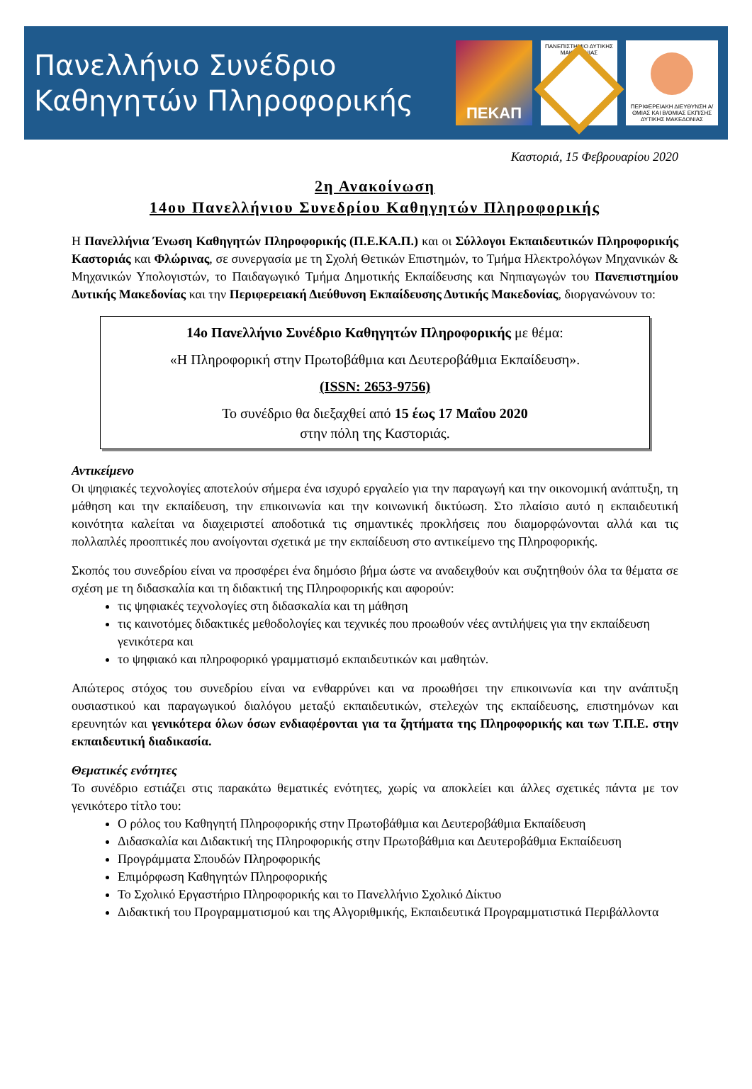Πανελλήνιο Συνέδριο
Καθηγητών Πληροφορικής
ΠΕΚΑΠ
ΠΑΝΕΠΙΣΤΗΜΙΟ ΔΥΤΙΚΗΣ ΜΑΚΕΔΟΝΙΑΣ
ΠΕΡΙΦΕΡΕΙΑΚΗ ΔΙΕΥΘΥΝΣΗ Α/ΘΜΙΑΣ ΚΑΙ Β/ΘΜΙΑΣ ΕΚΠ/ΣΗΣ ΔΥΤΙΚΗΣ ΜΑΚΕΔΟΝΙΑΣ
Καστοριά, 15 Φεβρουαρίου 2020
2η Ανακοίνωση
14ου Πανελλήνιου Συνεδρίου Καθηγητών Πληροφορικής
Η Πανελλήνια Ένωση Καθηγητών Πληροφορικής (Π.Ε.ΚΑ.Π.) και οι Σύλλογοι Εκπαιδευτικών Πληροφορικής Καστοριάς και Φλώρινας, σε συνεργασία με τη Σχολή Θετικών Επιστημών, το Τμήμα Ηλεκτρολόγων Μηχανικών & Μηχανικών Υπολογιστών, το Παιδαγωγικό Τμήμα Δημοτικής Εκπαίδευσης και Νηπιαγωγών του Πανεπιστημίου Δυτικής Μακεδονίας και την Περιφερειακή Διεύθυνση Εκπαίδευσης Δυτικής Μακεδονίας, διοργανώνουν το:
14ο Πανελλήνιο Συνέδριο Καθηγητών Πληροφορικής με θέμα:
«Η Πληροφορική στην Πρωτοβάθμια και Δευτεροβάθμια Εκπαίδευση».
(ISSN: 2653-9756)
Το συνέδριο θα διεξαχθεί από 15 έως 17 Μαΐου 2020
στην πόλη της Καστοριάς.
Αντικείμενο
Οι ψηφιακές τεχνολογίες αποτελούν σήμερα ένα ισχυρό εργαλείο για την παραγωγή και την οικονομική ανάπτυξη, τη μάθηση και την εκπαίδευση, την επικοινωνία και την κοινωνική δικτύωση. Στο πλαίσιο αυτό η εκπαιδευτική κοινότητα καλείται να διαχειριστεί αποδοτικά τις σημαντικές προκλήσεις που διαμορφώνονται αλλά και τις πολλαπλές προοπτικές που ανοίγονται σχετικά με την εκπαίδευση στο αντικείμενο της Πληροφορικής.
Σκοπός του συνεδρίου είναι να προσφέρει ένα δημόσιο βήμα ώστε να αναδειχθούν και συζητηθούν όλα τα θέματα σε σχέση με τη διδασκαλία και τη διδακτική της Πληροφορικής και αφορούν:
τις ψηφιακές τεχνολογίες στη διδασκαλία και τη μάθηση
τις καινοτόμες διδακτικές μεθοδολογίες και τεχνικές που προωθούν νέες αντιλήψεις για την εκπαίδευση γενικότερα και
το ψηφιακό και πληροφορικό γραμματισμό εκπαιδευτικών και μαθητών.
Απώτερος στόχος του συνεδρίου είναι να ενθαρρύνει και να προωθήσει την επικοινωνία και την ανάπτυξη ουσιαστικού και παραγωγικού διαλόγου μεταξύ εκπαιδευτικών, στελεχών της εκπαίδευσης, επιστημόνων και ερευνητών και γενικότερα όλων όσων ενδιαφέρονται για τα ζητήματα της Πληροφορικής και των Τ.Π.Ε. στην εκπαιδευτική διαδικασία.
Θεματικές ενότητες
Το συνέδριο εστιάζει στις παρακάτω θεματικές ενότητες, χωρίς να αποκλείει και άλλες σχετικές πάντα με τον γενικότερο τίτλο του:
Ο ρόλος του Καθηγητή Πληροφορικής στην Πρωτοβάθμια και Δευτεροβάθμια Εκπαίδευση
Διδασκαλία και Διδακτική της Πληροφορικής στην Πρωτοβάθμια και Δευτεροβάθμια Εκπαίδευση
Προγράμματα Σπουδών Πληροφορικής
Επιμόρφωση Καθηγητών Πληροφορικής
Το Σχολικό Εργαστήριο Πληροφορικής και το Πανελλήνιο Σχολικό Δίκτυο
Διδακτική του Προγραμματισμού και της Αλγοριθμικής, Εκπαιδευτικά Προγραμματιστικά Περιβάλλοντα